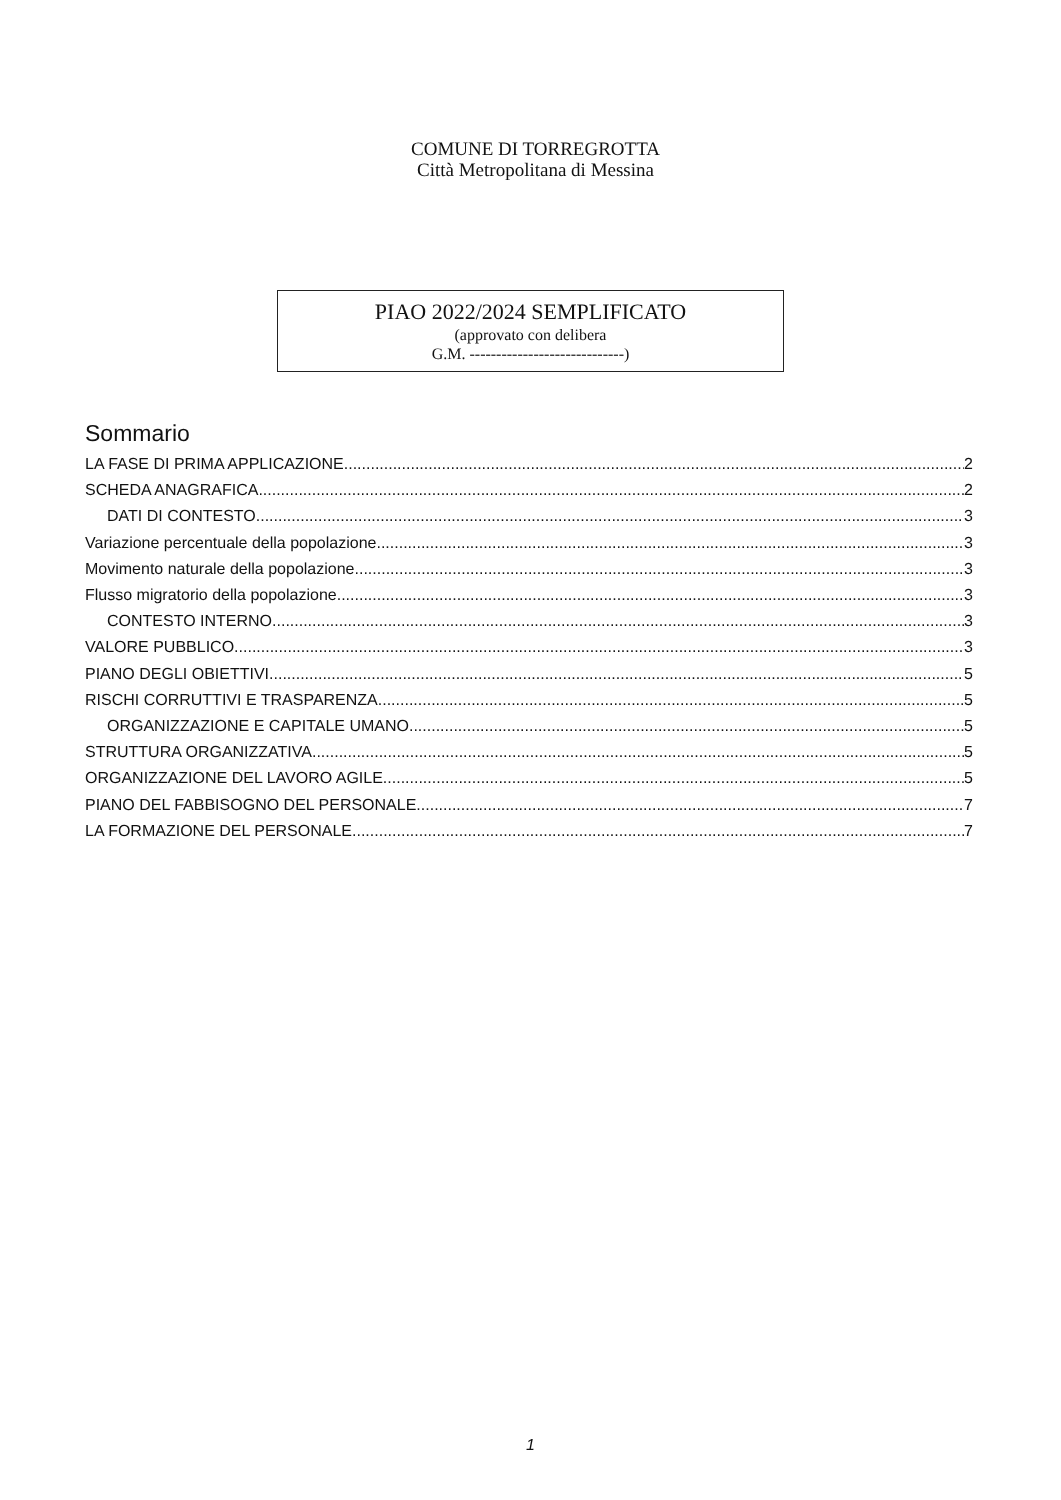COMUNE DI TORREGROTTA
Città Metropolitana di Messina
PIAO 2022/2024 SEMPLIFICATO
(approvato con delibera
G.M. -----------------------------)
Sommario
LA FASE DI PRIMA APPLICAZIONE 2
SCHEDA ANAGRAFICA 2
DATI DI CONTESTO 3
Variazione percentuale della popolazione 3
Movimento naturale della popolazione 3
Flusso migratorio della popolazione 3
CONTESTO INTERNO 3
VALORE PUBBLICO 3
PIANO DEGLI OBIETTIVI 5
RISCHI CORRUTTIVI E TRASPARENZA 5
ORGANIZZAZIONE E CAPITALE UMANO 5
STRUTTURA ORGANIZZATIVA 5
ORGANIZZAZIONE DEL LAVORO AGILE 5
PIANO DEL FABBISOGNO DEL PERSONALE 7
LA FORMAZIONE DEL PERSONALE 7
1